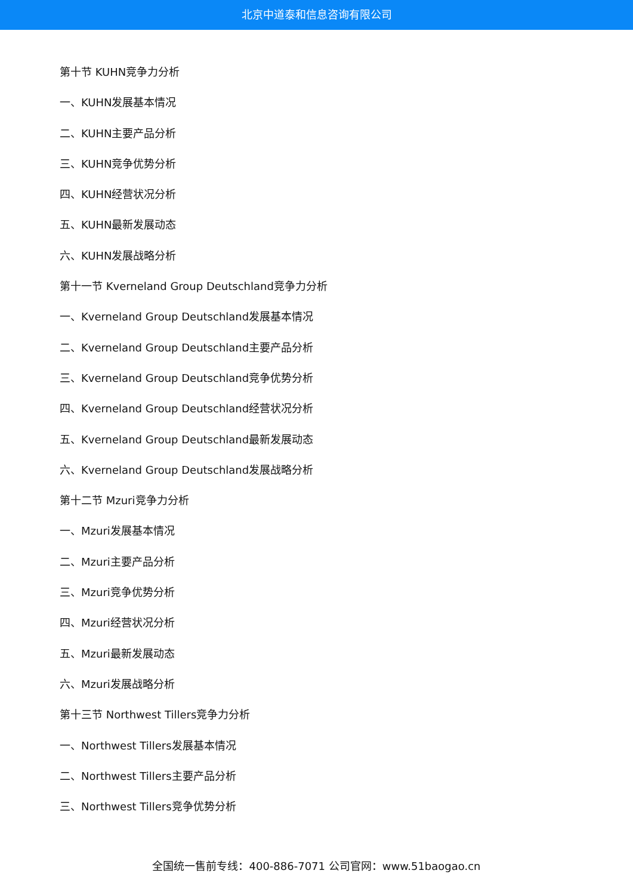北京中道泰和信息咨询有限公司
第十节 KUHN竞争力分析
一、KUHN发展基本情况
二、KUHN主要产品分析
三、KUHN竞争优势分析
四、KUHN经营状况分析
五、KUHN最新发展动态
六、KUHN发展战略分析
第十一节 Kverneland Group Deutschland竞争力分析
一、Kverneland Group Deutschland发展基本情况
二、Kverneland Group Deutschland主要产品分析
三、Kverneland Group Deutschland竞争优势分析
四、Kverneland Group Deutschland经营状况分析
五、Kverneland Group Deutschland最新发展动态
六、Kverneland Group Deutschland发展战略分析
第十二节 Mzuri竞争力分析
一、Mzuri发展基本情况
二、Mzuri主要产品分析
三、Mzuri竞争优势分析
四、Mzuri经营状况分析
五、Mzuri最新发展动态
六、Mzuri发展战略分析
第十三节 Northwest Tillers竞争力分析
一、Northwest Tillers发展基本情况
二、Northwest Tillers主要产品分析
三、Northwest Tillers竞争优势分析
全国统一售前专线：400-886-7071 公司官网：www.51baogao.cn